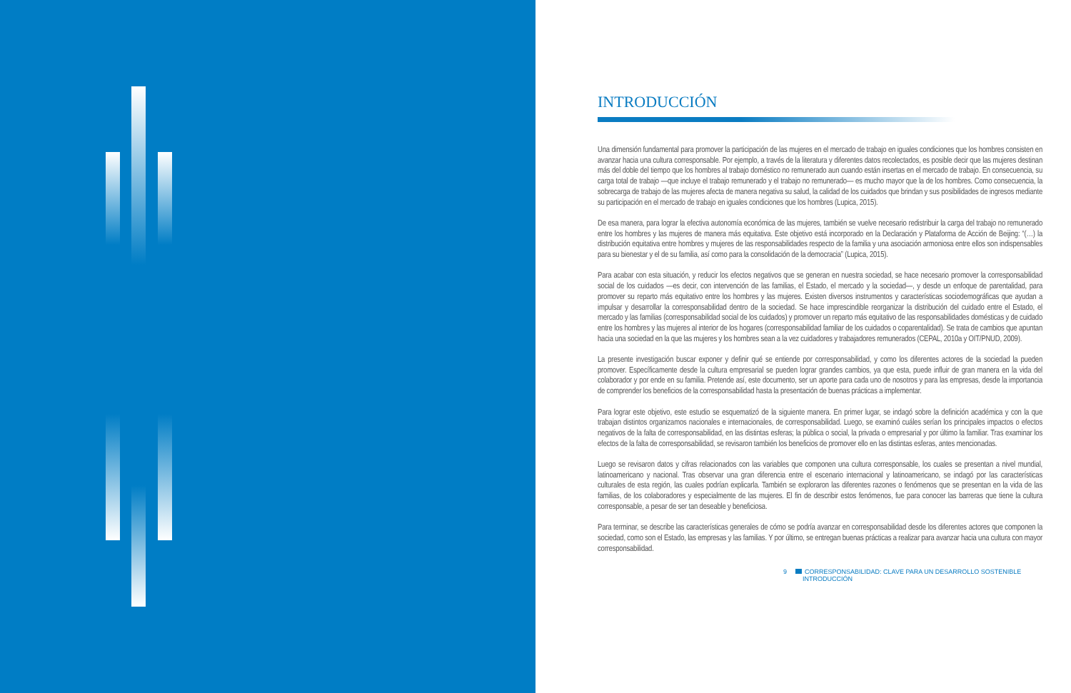INTRODUCCIÓN
Una dimensión fundamental para promover la participación de las mujeres en el mercado de trabajo en iguales condiciones que los hombres consisten en avanzar hacia una cultura corresponsable. Por ejemplo, a través de la literatura y diferentes datos recolectados, es posible decir que las mujeres destinan más del doble del tiempo que los hombres al trabajo doméstico no remunerado aun cuando están insertas en el mercado de trabajo. En consecuencia, su carga total de trabajo —que incluye el trabajo remunerado y el trabajo no remunerado— es mucho mayor que la de los hombres. Como consecuencia, la sobrecarga de trabajo de las mujeres afecta de manera negativa su salud, la calidad de los cuidados que brindan y sus posibilidades de ingresos mediante su participación en el mercado de trabajo en iguales condiciones que los hombres (Lupica, 2015).
De esa manera, para lograr la efectiva autonomía económica de las mujeres, también se vuelve necesario redistribuir la carga del trabajo no remunerado entre los hombres y las mujeres de manera más equitativa. Este objetivo está incorporado en la Declaración y Plataforma de Acción de Beijing: “(…) la distribución equitativa entre hombres y mujeres de las responsabilidades respecto de la familia y una asociación armoniosa entre ellos son indispensables para su bienestar y el de su familia, así como para la consolidación de la democracia” (Lupica, 2015).
Para acabar con esta situación, y reducir los efectos negativos que se generan en nuestra sociedad, se hace necesario promover la corresponsabilidad social de los cuidados —es decir, con intervención de las familias, el Estado, el mercado y la sociedad—, y desde un enfoque de parentalidad, para promover su reparto más equitativo entre los hombres y las mujeres. Existen diversos instrumentos y características sociodemográficas que ayudan a impulsar y desarrollar la corresponsabilidad dentro de la sociedad. Se hace imprescindible reorganizar la distribución del cuidado entre el Estado, el mercado y las familias (corresponsabilidad social de los cuidados) y promover un reparto más equitativo de las responsabilidades domésticas y de cuidado entre los hombres y las mujeres al interior de los hogares (corresponsabilidad familiar de los cuidados o coparentalidad). Se trata de cambios que apuntan hacia una sociedad en la que las mujeres y los hombres sean a la vez cuidadores y trabajadores remunerados (CEPAL, 2010a y OIT/PNUD, 2009).
La presente investigación buscar exponer y definir qué se entiende por corresponsabilidad, y como los diferentes actores de la sociedad la pueden promover. Específicamente desde la cultura empresarial se pueden lograr grandes cambios, ya que esta, puede influir de gran manera en la vida del colaborador y por ende en su familia. Pretende así, este documento, ser un aporte para cada uno de nosotros y para las empresas, desde la importancia de comprender los beneficios de la corresponsabilidad hasta la presentación de buenas prácticas a implementar.
Para lograr este objetivo, este estudio se esquematizó de la siguiente manera. En primer lugar, se indagó sobre la definición académica y con la que trabajan distintos organizamos nacionales e internacionales, de corresponsabilidad. Luego, se examinó cuáles serían los principales impactos o efectos negativos de la falta de corresponsabilidad, en las distintas esferas; la pública o social, la privada o empresarial y por último la familiar. Tras examinar los efectos de la falta de corresponsabilidad, se revisaron también los beneficios de promover ello en las distintas esferas, antes mencionadas.
Luego se revisaron datos y cifras relacionados con las variables que componen una cultura corresponsable, los cuales se presentan a nivel mundial, latinoamericano y nacional. Tras observar una gran diferencia entre el escenario internacional y latinoamericano, se indagó por las características culturales de esta región, las cuales podrían explicarla. También se exploraron las diferentes razones o fenómenos que se presentan en la vida de las familias, de los colaboradores y especialmente de las mujeres. El fin de describir estos fenómenos, fue para conocer las barreras que tiene la cultura corresponsable, a pesar de ser tan deseable y beneficiosa.
Para terminar, se describe las características generales de cómo se podría avanzar en corresponsabilidad desde los diferentes actores que componen la sociedad, como son el Estado, las empresas y las familias. Y por último, se entregan buenas prácticas a realizar para avanzar hacia una cultura con mayor corresponsabilidad.
9 CORRESPONSABILIDAD: CLAVE PARA UN DESARROLLO SOSTENIBLE
INTRODUCCIÓN